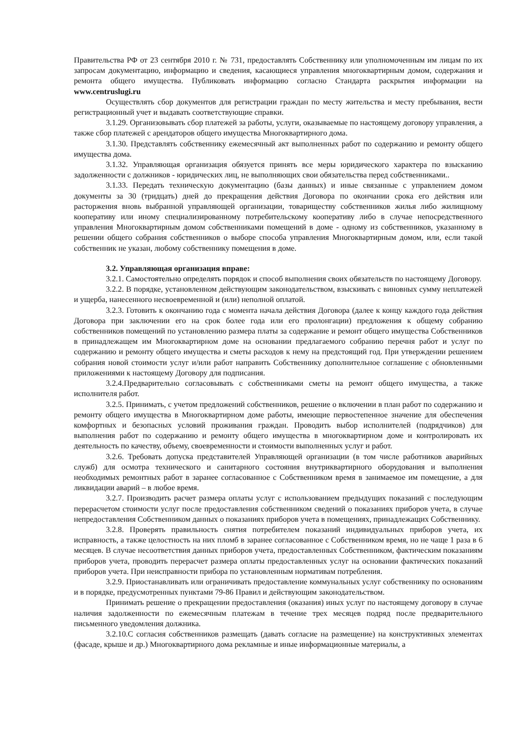Правительства РФ от 23 сентября 2010 г. № 731, предоставлять Собственнику или уполномоченным им лицам по их запросам документацию, информацию и сведения, касающиеся управления многоквартирным домом, содержания и ремонта общего имущества. Публиковать информацию согласно Стандарта раскрытия информации на www.centruslugi.ru
Осуществлять сбор документов для регистрации граждан по месту жительства и месту пребывания, вести регистрационный учет и выдавать соответствующие справки.
3.1.29. Организовывать сбор платежей за работы, услуги, оказываемые по настоящему договору управления, а также сбор платежей с арендаторов общего имущества Многоквартирного дома.
3.1.30. Представлять собственнику ежемесячный акт выполненных работ по содержанию и ремонту общего имущества дома.
3.1.32. Управляющая организация обязуется принять все меры юридического характера по взысканию задолженности с должников - юридических лиц, не выполняющих свои обязательства перед собственниками..
3.1.33. Передать техническую документацию (базы данных) и иные связанные с управлением домом документы за 30 (тридцать) дней до прекращения действия Договора по окончании срока его действия или расторжения вновь выбранной управляющей организации, товариществу собственников жилья либо жилищному кооперативу или иному специализированному потребительскому кооперативу либо в случае непосредственного управления Многоквартирным домом собственниками помещений в доме - одному из собственников, указанному в решении общего собрания собственников о выборе способа управления Многоквартирным домом, или, если такой собственник не указан, любому собственнику помещения в доме.
3.2. Управляющая организация вправе:
3.2.1. Самостоятельно определять порядок и способ выполнения своих обязательств по настоящему Договору.
3.2.2. В порядке, установленном действующим законодательством, взыскивать с виновных сумму неплатежей и ущерба, нанесенного несвоевременной и (или) неполной оплатой.
3.2.3. Готовить к окончанию года с момента начала действия Договора (далее к концу каждого года действия Договора при заключении его на срок более года или его пролонгации) предложения к общему собранию собственников помещений по установлению размера платы за содержание и ремонт общего имущества Собственников в принадлежащем им Многоквартирном доме на основании предлагаемого собранию перечня работ и услуг по содержанию и ремонту общего имущества и сметы расходов к нему на предстоящий год. При утверждении решением собрания новой стоимости услуг и/или работ направить Собственнику дополнительное соглашение с обновленными приложениями к настоящему Договору для подписания.
3.2.4.Предварительно согласовывать с собственниками сметы на ремонт общего имущества, а также исполнителя работ.
3.2.5. Принимать, с учетом предложений собственников, решение о включении в план работ по содержанию и ремонту общего имущества в Многоквартирном доме работы, имеющие первостепенное значение для обеспечения комфортных и безопасных условий проживания граждан. Проводить выбор исполнителей (подрядчиков) для выполнения работ по содержанию и ремонту общего имущества в многоквартирном доме и контролировать их деятельность по качеству, объему, своевременности и стоимости выполненных услуг и работ.
3.2.6. Требовать допуска представителей Управляющей организации (в том числе работников аварийных служб) для осмотра технического и санитарного состояния внутриквартирного оборудования и выполнения необходимых ремонтных работ в заранее согласованное с Собственником время в занимаемое им помещение, а для ликвидации аварий – в любое время.
3.2.7. Производить расчет размера оплаты услуг с использованием предыдущих показаний с последующим перерасчетом стоимости услуг после предоставления собственником сведений о показаниях приборов учета, в случае непредоставления Собственником данных о показаниях приборов учета в помещениях, принадлежащих Собственнику.
3.2.8. Проверять правильность снятия потребителем показаний индивидуальных приборов учета, их исправность, а также целостность на них пломб в заранее согласованное с Собственником время, но не чаще 1 раза в 6 месяцев. В случае несоответствия данных приборов учета, предоставленных Собственником, фактическим показаниям приборов учета, проводить перерасчет размера оплаты предоставленных услуг на основании фактических показаний приборов учета. При неисправности прибора по установленным нормативам потребления.
3.2.9. Приостанавливать или ограничивать предоставление коммунальных услуг собственнику по основаниям и в порядке, предусмотренных пунктами 79-86 Правил и действующим законодательством.
Принимать решение о прекращении предоставления (оказания) иных услуг по настоящему договору в случае наличия задолженности по ежемесячным платежам в течение трех месяцев подряд после предварительного письменного уведомления должника.
3.2.10.С согласия собственников размещать (давать согласие на размещение) на конструктивных элементах (фасаде, крыше и др.) Многоквартирного дома рекламные и иные информационные материалы, а